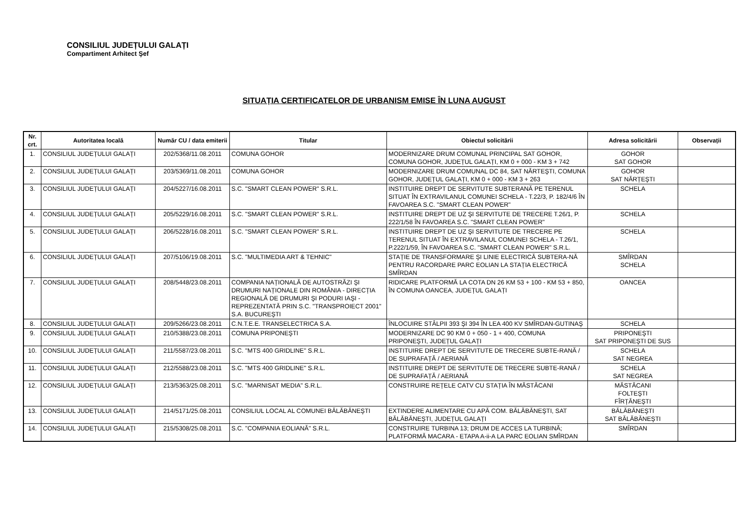CONSILIUL JUDEȚULUI GALAȚI
Compartiment Arhitect Şef
SITUAȚIA CERTIFICATELOR DE URBANISM EMISE ÎN LUNA AUGUST
| Nr. crt. | Autoritatea locală | Număr CU / data emiterii | Titular | Obiectul solicitării | Adresa solicitării | Observații |
| --- | --- | --- | --- | --- | --- | --- |
| 1. | CONSILIUL JUDEȚULUI GALAȚI | 202/5368/11.08.2011 | COMUNA GOHOR | MODERNIZARE DRUM COMUNAL PRINCIPAL SAT GOHOR, COMUNA GOHOR, JUDEȚUL GALAȚI, KM 0 + 000 - KM 3 + 742 | GOHOR SAT GOHOR | |
| 2. | CONSILIUL JUDEȚULUI GALAȚI | 203/5369/11.08.2011 | COMUNA GOHOR | MODERNIZARE DRUM COMUNAL DC 84, SAT NĂRTEŞTI, COMUNA GOHOR, JUDEȚUL GALAȚI, KM 0 + 000 - KM 3 + 263 | GOHOR SAT NĂRȚEŞTI | |
| 3. | CONSILIUL JUDEȚULUI GALAȚI | 204/5227/16.08.2011 | S.C. "SMART CLEAN POWER" S.R.L. | INSTITUIRE DREPT DE SERVITUTE SUBTERANĂ PE TERENUL SITUAT ÎN EXTRAVILANUL COMUNEI SCHELA - T.22/3, P. 182/4/6 ÎN FAVOAREA S.C. "SMART CLEAN POWER" | SCHELA | |
| 4. | CONSILIUL JUDEȚULUI GALAȚI | 205/5229/16.08.2011 | S.C. "SMART CLEAN POWER" S.R.L. | INSTITUIRE DREPT DE UZ ŞI SERVITUTE DE TRECERE T.26/1, P. 222/1/58 ÎN FAVOAREA S.C. "SMART CLEAN POWER" | SCHELA | |
| 5. | CONSILIUL JUDEȚULUI GALAȚI | 206/5228/16.08.2011 | S.C. "SMART CLEAN POWER" S.R.L. | INSTITUIRE DREPT DE UZ ŞI SERVITUTE DE TRECERE PE TERENUL SITUAT ÎN EXTRAVILANUL COMUNEI SCHELA - T.26/1, P.222/1/59, ÎN FAVOAREA S.C. "SMART CLEAN POWER" S.R.L. | SCHELA | |
| 6. | CONSILIUL JUDEȚULUI GALAȚI | 207/5106/19.08.2011 | S.C. "MULTIMEDIA ART & TEHNIC" | STAȚIE DE TRANSFORMARE ŞI LINIE ELECTRICĂ SUBTERA-NĂ PENTRU RACORDARE PARC EOLIAN LA STAȚIA ELECTRICĂ SMÎRDAN | SMÎRDAN SCHELA | |
| 7. | CONSILIUL JUDEȚULUI GALAȚI | 208/5448/23.08.2011 | COMPANIA NAȚIONALĂ DE AUTOSTRĂZI ŞI DRUMURI NAȚIONALE DIN ROMÂNIA - DIRECȚIA REGIONALĂ DE DRUMURI ŞI PODURI IAŞI - REPREZENTATĂ PRIN S.C. "TRANSPROIECT 2001" S.A. BUCUREŞTI | RIDICARE PLATFORMĂ LA COTA DN 26 KM 53 + 100 - KM 53 + 850, ÎN COMUNA OANCEA, JUDEȚUL GALAȚI | OANCEA | |
| 8. | CONSILIUL JUDEȚULUI GALAȚI | 209/5266/23.08.2011 | C.N.T.E.E. TRANSELECTRICA S.A. | ÎNLOCUIRE STÂLPII 393 ŞI 394 ÎN LEA 400 KV SMÎRDAN-GUTINAŞ | SCHELA | |
| 9. | CONSILIUL JUDEȚULUI GALAȚI | 210/5388/23.08.2011 | COMUNA PRIPONEŞTI | MODERNIZARE DC 90 KM 0 + 050 - 1 + 400, COMUNA PRIPONEŞTI, JUDEȚUL GALAȚI | PRIPONEŞTI SAT PRIPONEŞTI DE SUS | |
| 10. | CONSILIUL JUDEȚULUI GALAȚI | 211/5587/23.08.2011 | S.C. "MTS 400 GRIDLINE" S.R.L. | INSTITUIRE DREPT DE SERVITUTE DE TRECERE SUBTE-RANĂ / DE SUPRAFAȚĂ / AERIANĂ | SCHELA SAT NEGREA | |
| 11. | CONSILIUL JUDEȚULUI GALAȚI | 212/5588/23.08.2011 | S.C. "MTS 400 GRIDLINE" S.R.L. | INSTITUIRE DREPT DE SERVITUTE DE TRECERE SUBTE-RANĂ / DE SUPRAFAȚĂ / AERIANĂ | SCHELA SAT NEGREA | |
| 12. | CONSILIUL JUDEȚULUI GALAȚI | 213/5363/25.08.2011 | S.C. "MARNISAT MEDIA" S.R.L. | CONSTRUIRE REȚELE CATV CU STAȚIA ÎN MĂSTĂCANI | MĂSTĂCANI FOLTEŞTI FÎRȚĂNEŞTI | |
| 13. | CONSILIUL JUDEȚULUI GALAȚI | 214/5171/25.08.2011 | CONSILIUL LOCAL AL COMUNEI BĂLĂBĂNEŞTI | EXTINDERE ALIMENTARE CU APĂ COM. BĂLĂBĂNEŞTI, SAT BĂLĂBĂNEŞTI, JUDEȚUL GALAȚI | BĂLĂBĂNEŞTI SAT BĂLĂBĂNEŞTI | |
| 14. | CONSILIUL JUDEȚULUI GALAȚI | 215/5308/25.08.2011 | S.C. "COMPANIA EOLIANĂ" S.R.L. | CONSTRUIRE TURBINA 13; DRUM DE ACCES LA TURBINĂ; PLATFORMĂ MACARA - ETAPA A-ii-A LA PARC EOLIAN SMÎRDAN | SMÎRDAN | |